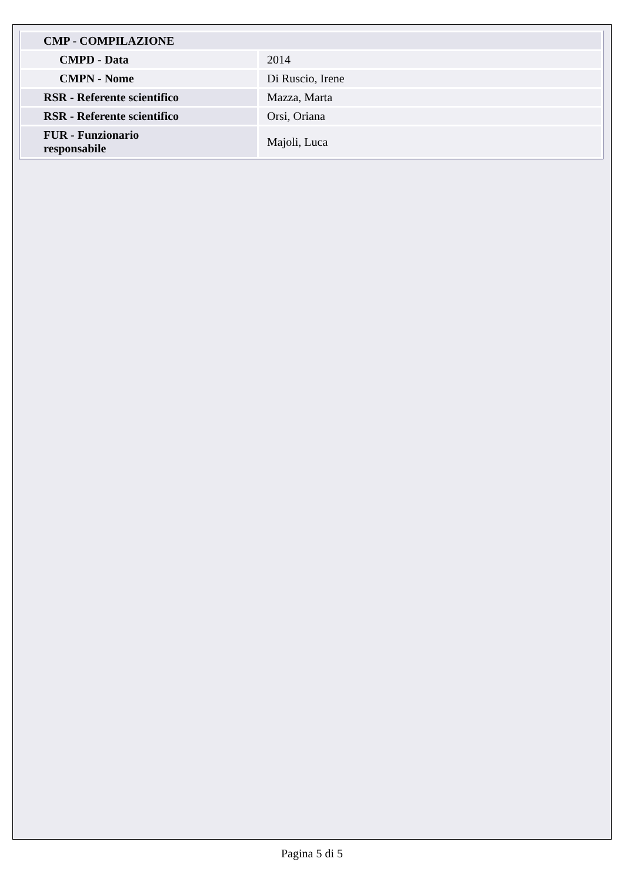| CMP - COMPILAZIONE | |
| CMPD - Data | 2014 |
| CMPN - Nome | Di Ruscio, Irene |
| RSR - Referente scientifico | Mazza, Marta |
| RSR - Referente scientifico | Orsi, Oriana |
| FUR - Funzionario responsabile | Majoli, Luca |
Pagina 5 di 5